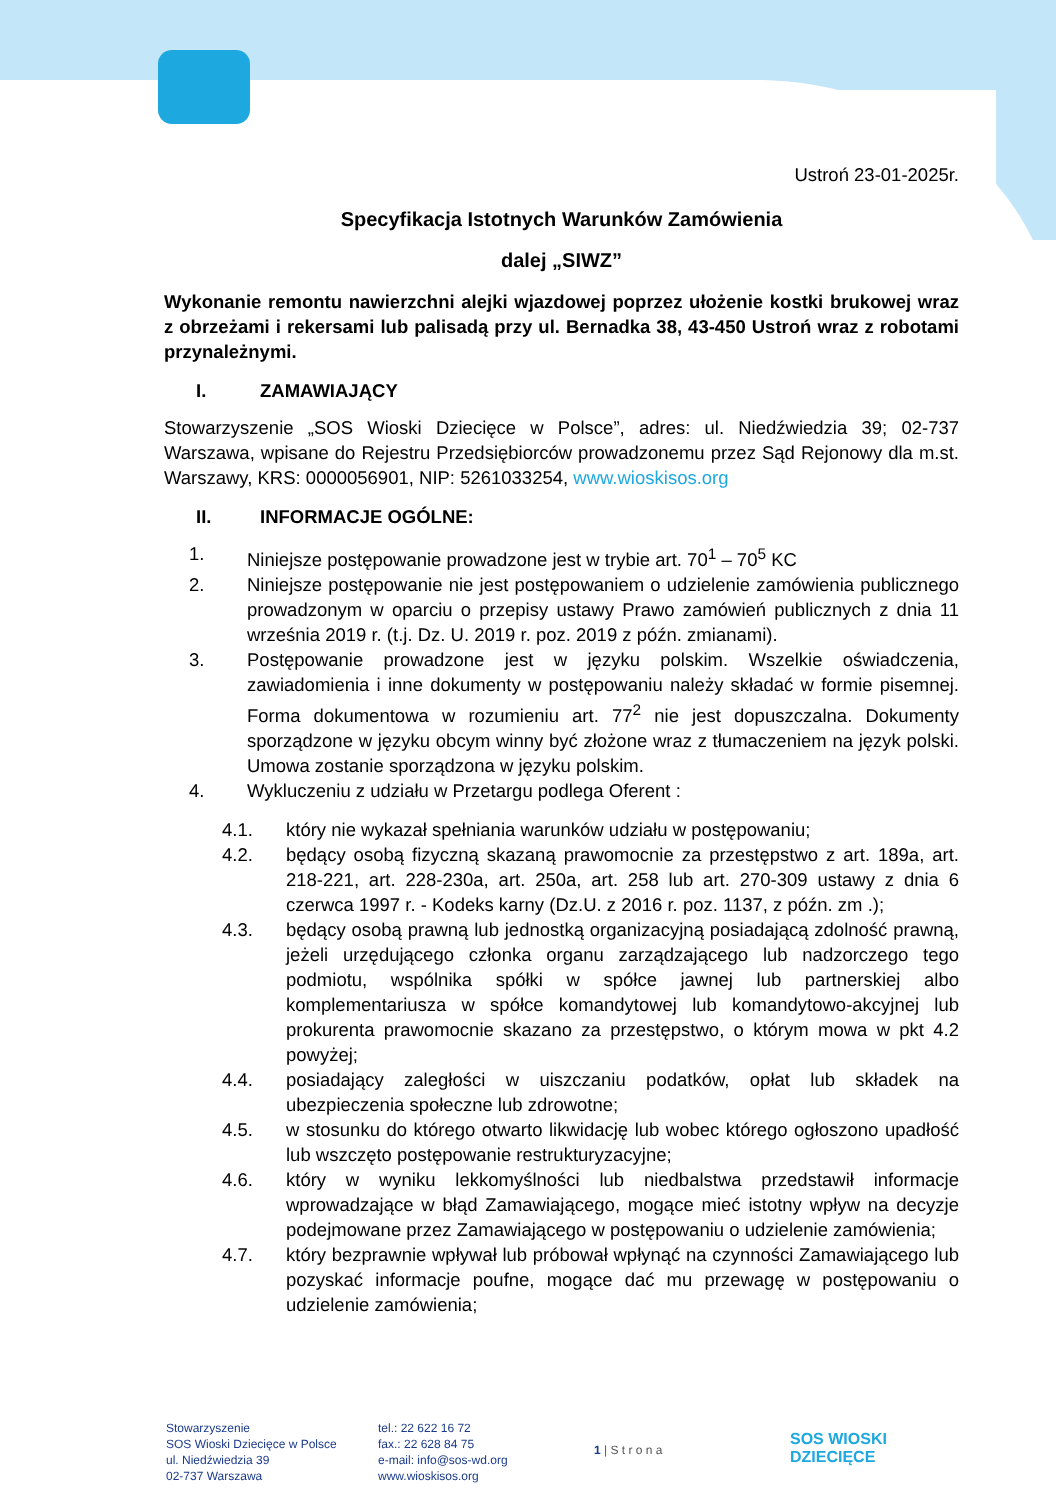Ustroń 23-01-2025r.
Specyfikacja Istotnych Warunków Zamówienia
dalej „SIWZ”
Wykonanie remontu nawierzchni alejki wjazdowej poprzez ułożenie kostki brukowej wraz z obrzeżami i rekersami lub palisadą przy ul. Bernadka 38, 43-450 Ustroń wraz z robotami przynależnymi.
I. ZAMAWIAJĄCY
Stowarzyszenie „SOS Wioski Dziecięce w Polsce”, adres: ul. Niedźwiedzia 39; 02-737 Warszawa, wpisane do Rejestru Przedsiębiorców prowadzonemu przez Sąd Rejonowy dla m.st. Warszawy, KRS: 0000056901, NIP: 5261033254, www.wioskisos.org
II. INFORMACJE OGÓLNE:
1. Niniejsze postępowanie prowadzone jest w trybie art. 70<sup>1</sup> – 70<sup>5</sup> KC
2. Niniejsze postępowanie nie jest postępowaniem o udzielenie zamówienia publicznego prowadzonym w oparciu o przepisy ustawy Prawo zamówień publicznych z dnia 11 września 2019 r. (t.j. Dz. U. 2019 r. poz. 2019 z późn. zmianami).
3. Postępowanie prowadzone jest w języku polskim. Wszelkie oświadczenia, zawiadomienia i inne dokumenty w postępowaniu należy składać w formie pisemnej. Forma dokumentowa w rozumieniu art. 77<sup>2</sup> nie jest dopuszczalna. Dokumenty sporządzone w języku obcym winny być złożone wraz z tłumaczeniem na język polski. Umowa zostanie sporządzona w języku polskim.
4. Wykluczeniu z udziału w Przetargu podlega Oferent :
4.1. który nie wykazał spełniania warunków udziału w postępowaniu;
4.2. będący osobą fizyczną skazaną prawomocnie za przestępstwo z art. 189a, art. 218-221, art. 228-230a, art. 250a, art. 258 lub art. 270-309 ustawy z dnia 6 czerwca 1997 r. - Kodeks karny (Dz.U. z 2016 r. poz. 1137, z późn. zm .);
4.3. będący osobą prawną lub jednostką organizacyjną posiadającą zdolność prawną, jeżeli urzędującego członka organu zarządzającego lub nadzorczego tego podmiotu, wspólnika spółki w spółce jawnej lub partnerskiej albo komplementariusza w spółce komandytowej lub komandytowo-akcyjnej lub prokurenta prawomocnie skazano za przestępstwo, o którym mowa w pkt 4.2 powyżej;
4.4. posiadający zaległości w uiszczaniu podatków, opłat lub składek na ubezpieczenia społeczne lub zdrowotne;
4.5. w stosunku do którego otwarto likwidację lub wobec którego ogłoszono upadłość lub wszczęto postępowanie restrukturyzacyjne;
4.6. który w wyniku lekkomyślności lub niedbalstwa przedstawił informacje wprowadzające w błąd Zamawiającego, mogące mieć istotny wpływ na decyzje podejmowane przez Zamawiającego w postępowaniu o udzielenie zamówienia;
4.7. który bezprawnie wpływał lub próbował wpłynąć na czynności Zamawiającego lub pozyskać informacje poufne, mogące dać mu przewagę w postępowaniu o udzielenie zamówienia;
Stowarzyszenie
SOS Wioski Dziecięce w Polsce
ul. Niedźwiedzia 39
02-737 Warszawa
tel.: 22 622 16 72
fax.: 22 628 84 75
e-mail: info@sos-wd.org
www.wioskisos.org
1 | S t r o n a
SOS WIOSKI
DZIECIĘCE